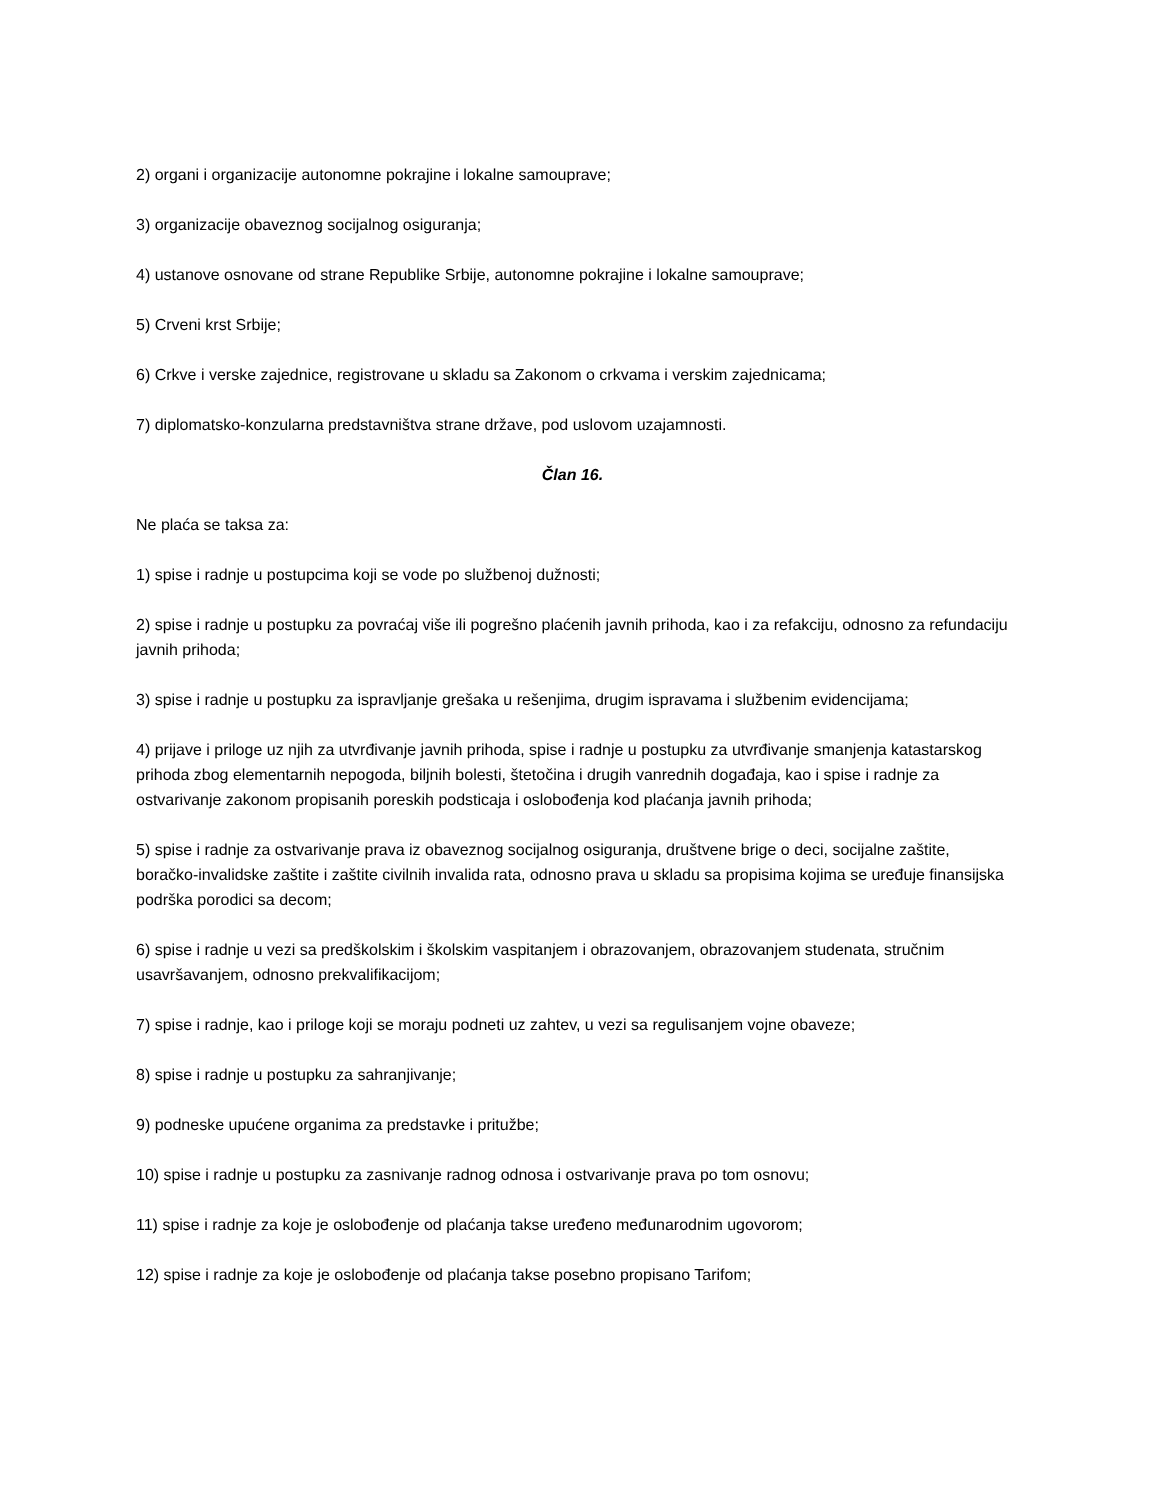2) organi i organizacije autonomne pokrajine i lokalne samouprave;
3) organizacije obaveznog socijalnog osiguranja;
4) ustanove osnovane od strane Republike Srbije, autonomne pokrajine i lokalne samouprave;
5) Crveni krst Srbije;
6) Crkve i verske zajednice, registrovane u skladu sa Zakonom o crkvama i verskim zajednicama;
7) diplomatsko-konzularna predstavništva strane države, pod uslovom uzajamnosti.
Član 16.
Ne plaća se taksa za:
1) spise i radnje u postupcima koji se vode po službenoj dužnosti;
2) spise i radnje u postupku za povraćaj više ili pogrešno plaćenih javnih prihoda, kao i za refakciju, odnosno za refundaciju javnih prihoda;
3) spise i radnje u postupku za ispravljanje grešaka u rešenjima, drugim ispravama i službenim evidencijama;
4) prijave i priloge uz njih za utvrđivanje javnih prihoda, spise i radnje u postupku za utvrđivanje smanjenja katastarskog prihoda zbog elementarnih nepogoda, biljnih bolesti, štetočina i drugih vanrednih događaja, kao i spise i radnje za ostvarivanje zakonom propisanih poreskih podsticaja i oslobođenja kod plaćanja javnih prihoda;
5) spise i radnje za ostvarivanje prava iz obaveznog socijalnog osiguranja, društvene brige o deci, socijalne zaštite, boračko-invalidske zaštite i zaštite civilnih invalida rata, odnosno prava u skladu sa propisima kojima se uređuje finansijska podrška porodici sa decom;
6) spise i radnje u vezi sa predškolskim i školskim vaspitanjem i obrazovanjem, obrazovanjem studenata, stručnim usavršavanjem, odnosno prekvalifikacijom;
7) spise i radnje, kao i priloge koji se moraju podneti uz zahtev, u vezi sa regulisanjem vojne obaveze;
8) spise i radnje u postupku za sahranjivanje;
9) podneske upućene organima za predstavke i pritužbe;
10) spise i radnje u postupku za zasnivanje radnog odnosa i ostvarivanje prava po tom osnovu;
11) spise i radnje za koje je oslobođenje od plaćanja takse uređeno međunarodnim ugovorom;
12) spise i radnje za koje je oslobođenje od plaćanja takse posebno propisano Tarifom;